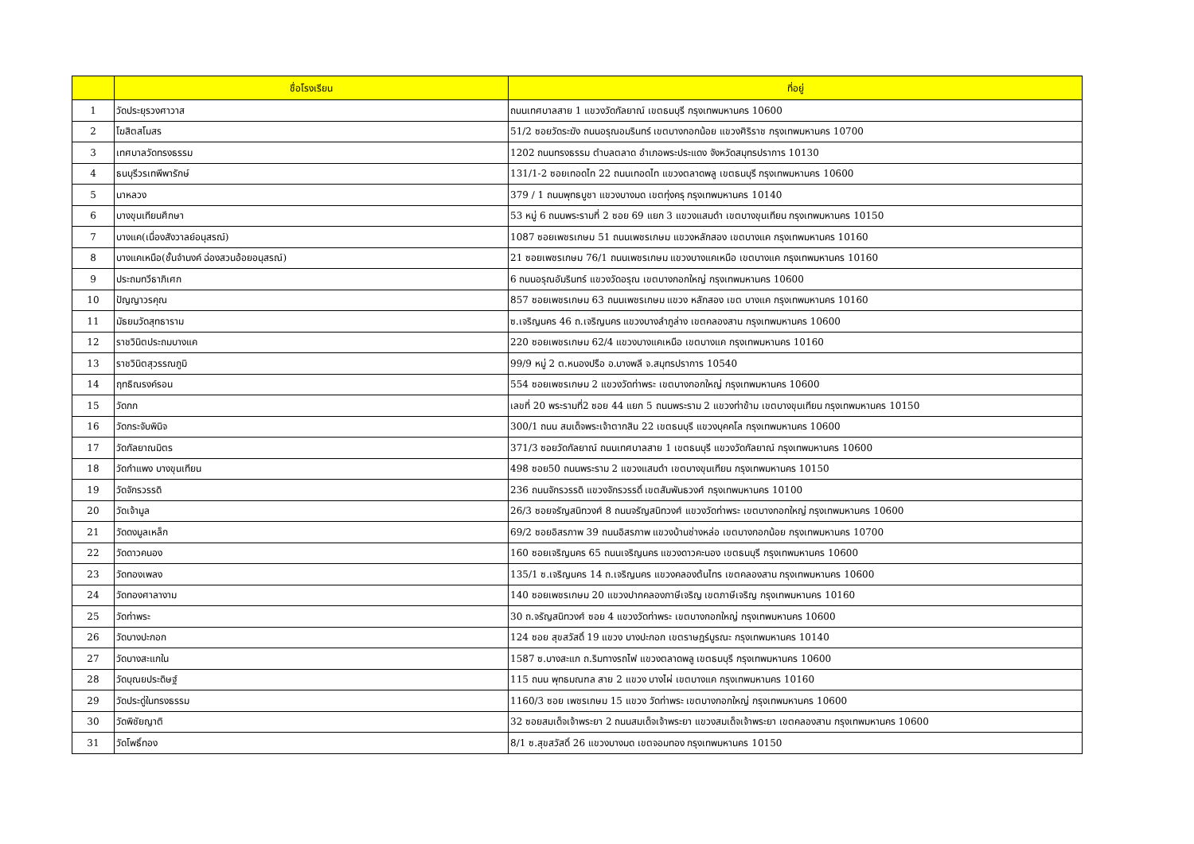| | ชื่อโรงเรียน | ที่อยู่ |
| --- | --- | --- |
| 1 | วัดประยุรวงศาวาส | ถนนเทศบาลสาย 1 แขวงวัดกัลยาณ์ เขตธนบุรี กรุงเทพมหานคร 10600 |
| 2 | โฆสิตสโมสร | 51/2 ซอยวัดระฆัง ถนนอรุณอมรินทร์ เขตบางกอกน้อย แขวงศิริราช กรุงเทพมหานคร 10700 |
| 3 | เทศบาลวัดทรงธรรม | 1202 ถนนทรงธรรม ตำบลตลาด อำเภอพระประแดง จังหวัดสมุทรปราการ 10130 |
| 4 | ธนบุรีวรเทพีพารักษ์ | 131/1-2 ซอยเทอดไท 22 ถนนเทอดไท แขวงตลาดพลู เขตธนบุรี กรุงเทพมหานคร 10600 |
| 5 | นาหลวง | 379 / 1 ถนนพุทธบูชา แขวงบางมด เขตทุ่งครุ กรุงเทพมหานคร 10140 |
| 6 | บางขุนเทียนศึกษา | 53 หมู่ 6 ถนนพระรามที่ 2 ซอย 69 แยก 3 แขวงแสมดำ เขตบางขุนเทียน กรุงเทพมหานคร 10150 |
| 7 | บางแค(เนื่องสังวาลย์อนุสรณ์) | 1087 ซอยเพชรเกษม 51 ถนนเพชรเกษม แขวงหลักสอง เขตบางแค กรุงเทพมหานคร 10160 |
| 8 | บางแคเหนือ(ชั้นจำนงค์ ฉ่องสวนอ้อยอนุสรณ์) | 21 ซอยเพชรเกษม 76/1 ถนนเพชรเกษม แขวงบางแคเหนือ เขตบางแค กรุงเทพมหานคร 10160 |
| 9 | ประถมทวีธาภิเศก | 6 ถนนอรุณอัมรินทร์ แขวงวัดอรุณ เขตบางกอกใหญ่ กรุงเทพมหานคร 10600 |
| 10 | ปัญญาวรคุณ | 857 ซอยเพชรเกษม 63 ถนนเพชรเกษม แขวง หลักสอง เขต บางแค กรุงเทพมหานคร 10160 |
| 11 | มัธยมวัดสุทธาราม | ซ.เจริญนคร 46 ถ.เจริญนคร แขวงบางลำภูล่าง เขตคลองสาน กรุงเทพมหานคร 10600 |
| 12 | ราชวินิตประถมบางแค | 220 ซอยเพชรเกษม 62/4 แขวงบางแคเหนือ เขตบางแค กรุงเทพมหานคร 10160 |
| 13 | ราชวินิตสุวรรณภูมิ | 99/9 หมู่ 2 ต.หนองปรือ อ.บางพลี จ.สมุทรปราการ 10540 |
| 14 | ฤทธิณรงค์รอน | 554 ซอยเพชรเกษม 2 แขวงวัดท่าพระ เขตบางกอกใหญ่ กรุงเทพมหานคร 10600 |
| 15 | วัดกก | เลขที่ 20 พระรามที่2 ซอย 44 แยก 5 ถนนพระราม 2 แขวงท่าข้าม เขตบางขุนเทียน กรุงเทพมหานคร 10150 |
| 16 | วัดกระจับพินิจ | 300/1 ถนน สมเด็จพระเจ้าตากสิน 22 เขตธนบุรี แขวงบุคคโล กรุงเทพมหานคร 10600 |
| 17 | วัดกัลยาณมิตร | 371/3 ซอยวัดกัลยาณ์ ถนนเทศบาลสาย 1 เขตธนบุรี แขวงวัดกัลยาณ์ กรุงเทพมหานคร 10600 |
| 18 | วัดกำแพง บางขุนเทียน | 498 ซอย50 ถนนพระราม 2 แขวงแสมดำ เขตบางขุนเทียน กรุงเทพมหานคร 10150 |
| 19 | วัดจักรวรรดิ | 236 ถนนจักรวรรดิ แขวงจักรวรรดิ์ เขตสัมพันธวงศ์ กรุงเทพมหานคร 10100 |
| 20 | วัดเจ้ามูล | 26/3 ซอยจรัญสนิทวงศ์ 8 ถนนจรัญสนิทวงศ์ แขวงวัดท่าพระ เขตบางกอกใหญ่ กรุงเทพมหานคร 10600 |
| 21 | วัดดงมูลเหล็ก | 69/2 ซอยอิสรภาพ 39 ถนนอิสรภาพ แขวงบ้านช่างหล่อ เขตบางกอกน้อย กรุงเทพมหานคร 10700 |
| 22 | วัดดาวคนอง | 160 ซอยเจริญนคร 65 ถนนเจริญนคร แขวงดาวคะนอง เขตธนบุรี กรุงเทพมหานคร 10600 |
| 23 | วัดทองเพลง | 135/1 ซ.เจริญนคร 14 ถ.เจริญนคร แขวงคลองต้นไทร เขตคลองสาน กรุงเทพมหานคร 10600 |
| 24 | วัดทองศาลางาม | 140 ซอยเพชรเกษม 20 แขวงปากคลองภาษีเจริญ เขตภาษีเจริญ กรุงเทพมหานคร 10160 |
| 25 | วัดท่าพระ | 30 ถ.จรัญสนิทวงศ์ ซอย 4 แขวงวัดท่าพระ เขตบางกอกใหญ่ กรุงเทพมหานคร 10600 |
| 26 | วัดบางปะกอก | 124 ซอย สุขสวัสดิ์ 19 แขวง บางปะกอก เขตราษฎร์บูรณะ กรุงเทพมหานคร 10140 |
| 27 | วัดบางสะแกใน | 1587 ซ.บางสะแก ถ.ริมทางรถไฟ แขวงตลาดพลู เขตธนบุรี กรุงเทพมหานคร 10600 |
| 28 | วัดบุณยประดิษฐ์ | 115 ถนน พุทธมณฑล สาย 2 แขวง บางไผ่ เขตบางแค กรุงเทพมหานคร 10160 |
| 29 | วัดประดู่ในทรงธรรม | 1160/3 ซอย เพชรเกษม 15 แขวง วัดท่าพระ เขตบางกอกใหญ่ กรุงเทพมหานคร 10600 |
| 30 | วัดพิชัยญาติ | 32 ซอยสมเด็จเจ้าพระยา 2 ถนนสมเด็จเจ้าพระยา แขวงสมเด็จเจ้าพระยา เขตคลองสาน กรุงเทพมหานคร 10600 |
| 31 | วัดโพธิ์ทอง | 8/1 ซ.สุขสวัสดิ์ 26 แขวงบางมด เขตจอมทอง กรุงเทพมหานคร 10150 |